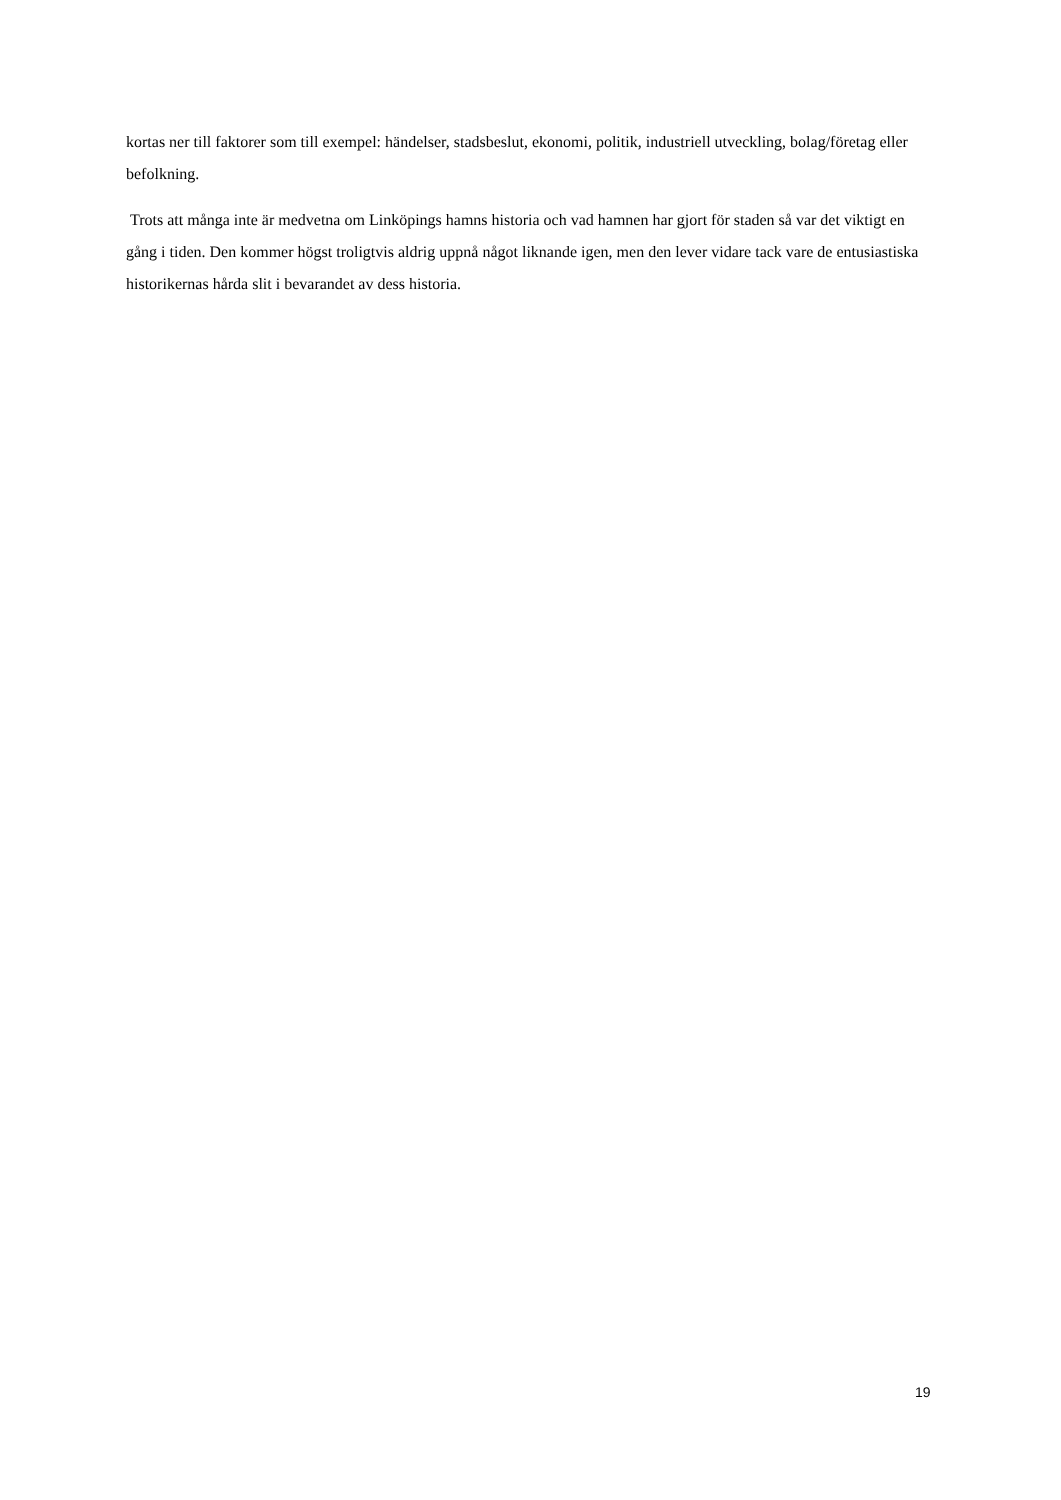kortas ner till faktorer som till exempel: händelser, stadsbeslut, ekonomi, politik, industriell utveckling, bolag/företag eller befolkning.
Trots att många inte är medvetna om Linköpings hamns historia och vad hamnen har gjort för staden så var det viktigt en gång i tiden. Den kommer högst troligtvis aldrig uppnå något liknande igen, men den lever vidare tack vare de entusiastiska historikernas hårda slit i bevarandet av dess historia.
19